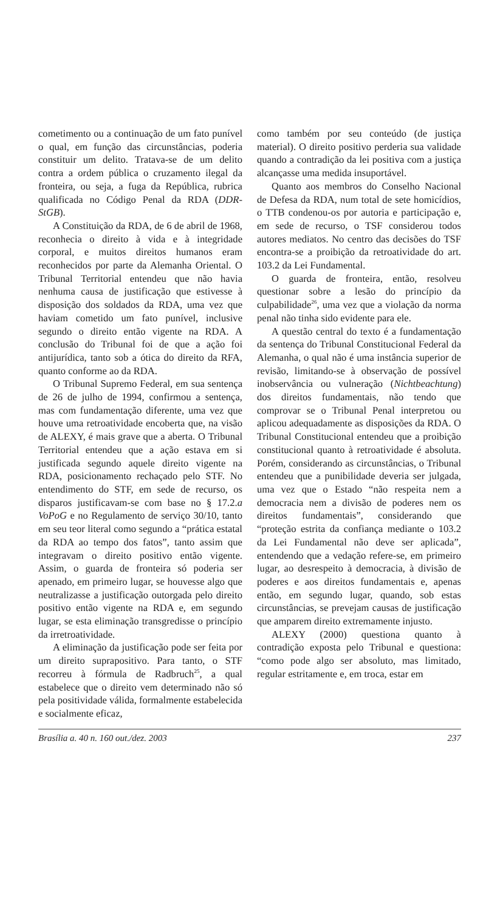cometimento ou a continuação de um fato punível o qual, em função das circunstâncias, poderia constituir um delito. Tratava-se de um delito contra a ordem pública o cruzamento ilegal da fronteira, ou seja, a fuga da República, rubrica qualificada no Código Penal da RDA (DDR-StGB).
A Constituição da RDA, de 6 de abril de 1968, reconhecia o direito à vida e à integridade corporal, e muitos direitos humanos eram reconhecidos por parte da Alemanha Oriental. O Tribunal Territorial entendeu que não havia nenhuma causa de justificação que estivesse à disposição dos soldados da RDA, uma vez que haviam cometido um fato punível, inclusive segundo o direito então vigente na RDA. A conclusão do Tribunal foi de que a ação foi antijurídica, tanto sob a ótica do direito da RFA, quanto conforme ao da RDA.
O Tribunal Supremo Federal, em sua sentença de 26 de julho de 1994, confirmou a sentença, mas com fundamentação diferente, uma vez que houve uma retroatividade encoberta que, na visão de ALEXY, é mais grave que a aberta. O Tribunal Territorial entendeu que a ação estava em si justificada segundo aquele direito vigente na RDA, posicionamento rechaçado pelo STF. No entendimento do STF, em sede de recurso, os disparos justificavam-se com base no § 17.2.a VoPoG e no Regulamento de serviço 30/10, tanto em seu teor literal como segundo a “prática estatal da RDA ao tempo dos fatos”, tanto assim que integravam o direito positivo então vigente. Assim, o guarda de fronteira só poderia ser apenado, em primeiro lugar, se houvesse algo que neutralizasse a justificação outorgada pelo direito positivo então vigente na RDA e, em segundo lugar, se esta eliminação transgredisse o princípio da irretroatividade.
A eliminação da justificação pode ser feita por um direito suprapositivo. Para tanto, o STF recorreu à fórmula de Radbruch<sup>25</sup>, a qual estabelece que o direito vem determinado não só pela positividade válida, formalmente estabelecida e socialmente eficaz,
como também por seu conteúdo (de justiça material). O direito positivo perderia sua validade quando a contradição da lei positiva com a justiça alcançasse uma medida insuportável.
Quanto aos membros do Conselho Nacional de Defesa da RDA, num total de sete homicídios, o TTB condenou-os por autoria e participação e, em sede de recurso, o TSF considerou todos autores mediatos. No centro das decisões do TSF encontra-se a proibição da retroatividade do art. 103.2 da Lei Fundamental.
O guarda de fronteira, então, resolveu questionar sobre a lesão do princípio da culpabilidade<sup>26</sup>, uma vez que a violação da norma penal não tinha sido evidente para ele.
A questão central do texto é a fundamentação da sentença do Tribunal Constitucional Federal da Alemanha, o qual não é uma instância superior de revisão, limitando-se à observação de possível inobservância ou vulneração (Nichtbeachtung) dos direitos fundamentais, não tendo que comprovar se o Tribunal Penal interpretou ou aplicou adequadamente as disposições da RDA. O Tribunal Constitucional entendeu que a proibição constitucional quanto à retroatividade é absoluta. Porém, considerando as circunstâncias, o Tribunal entendeu que a punibilidade deveria ser julgada, uma vez que o Estado “não respeita nem a democracia nem a divisão de poderes nem os direitos fundamentais”, considerando que “proteção estrita da confiança mediante o 103.2 da Lei Fundamental não deve ser aplicada”, entendendo que a vedação refere-se, em primeiro lugar, ao desrespeito à democracia, à divisão de poderes e aos direitos fundamentais e, apenas então, em segundo lugar, quando, sob estas circunstâncias, se prevejam causas de justificação que amparem direito extremamente injusto.
ALEXY (2000) questiona quanto à contradição exposta pelo Tribunal e questiona: “como pode algo ser absoluto, mas limitado, regular estritamente e, em troca, estar em
Brasília a. 40 n. 160 out./dez. 2003 237